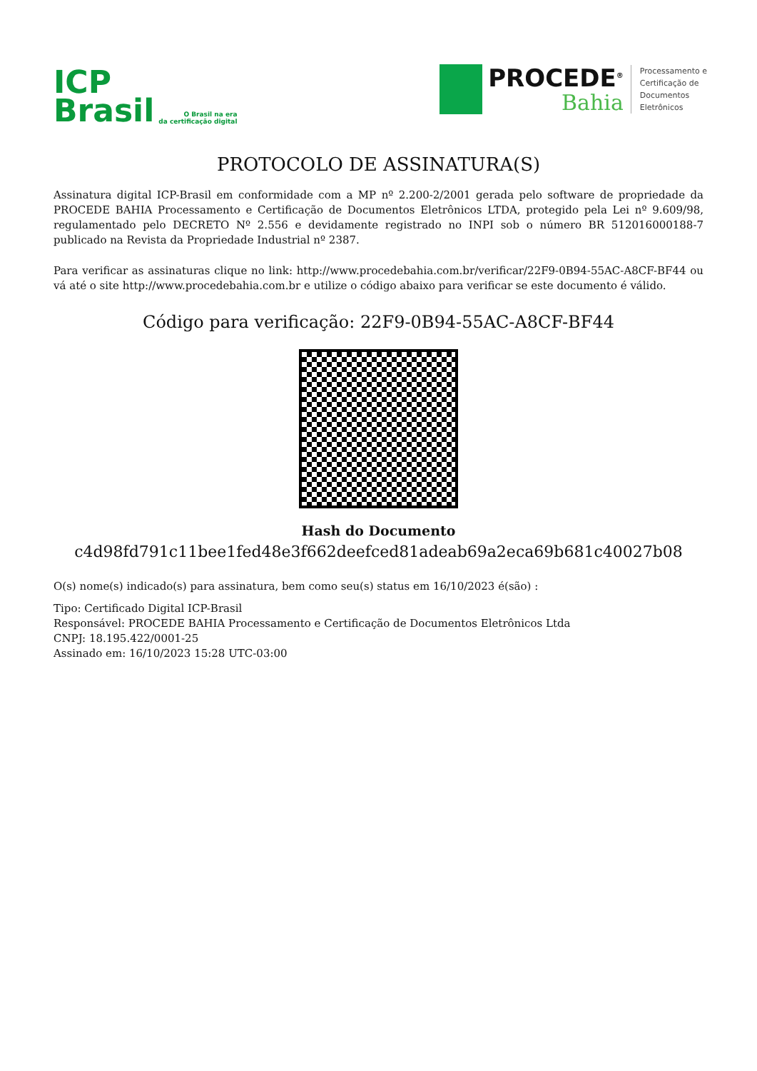ICP
Brasil
O Brasil na era
da certificação digital
PROCEDE<sup>®</sup>
Bahia
Processamento e
Certificação de
Documentos
Eletrônicos
PROTOCOLO DE ASSINATURA(S)
Assinatura digital ICP-Brasil em conformidade com a MP nº 2.200-2/2001 gerada pelo software de propriedade da PROCEDE BAHIA Processamento e Certificação de Documentos Eletrônicos LTDA, protegido pela Lei nº 9.609/98, regulamentado pelo DECRETO Nº 2.556 e devidamente registrado no INPI sob o número BR 512016000188-7 publicado na Revista da Propriedade Industrial nº 2387.
Para verificar as assinaturas clique no link: http://www.procedebahia.com.br/verificar/22F9-0B94-55AC-A8CF-BF44 ou vá até o site http://www.procedebahia.com.br e utilize o código abaixo para verificar se este documento é válido.
Código para verificação: 22F9-0B94-55AC-A8CF-BF44
Hash do Documento
c4d98fd791c11bee1fed48e3f662deefced81adeab69a2eca69b681c40027b08
O(s) nome(s) indicado(s) para assinatura, bem como seu(s) status em 16/10/2023 é(são) :
Tipo: Certificado Digital ICP-Brasil
Responsável: PROCEDE BAHIA Processamento e Certificação de Documentos Eletrônicos Ltda
CNPJ: 18.195.422/0001-25
Assinado em: 16/10/2023 15:28 UTC-03:00